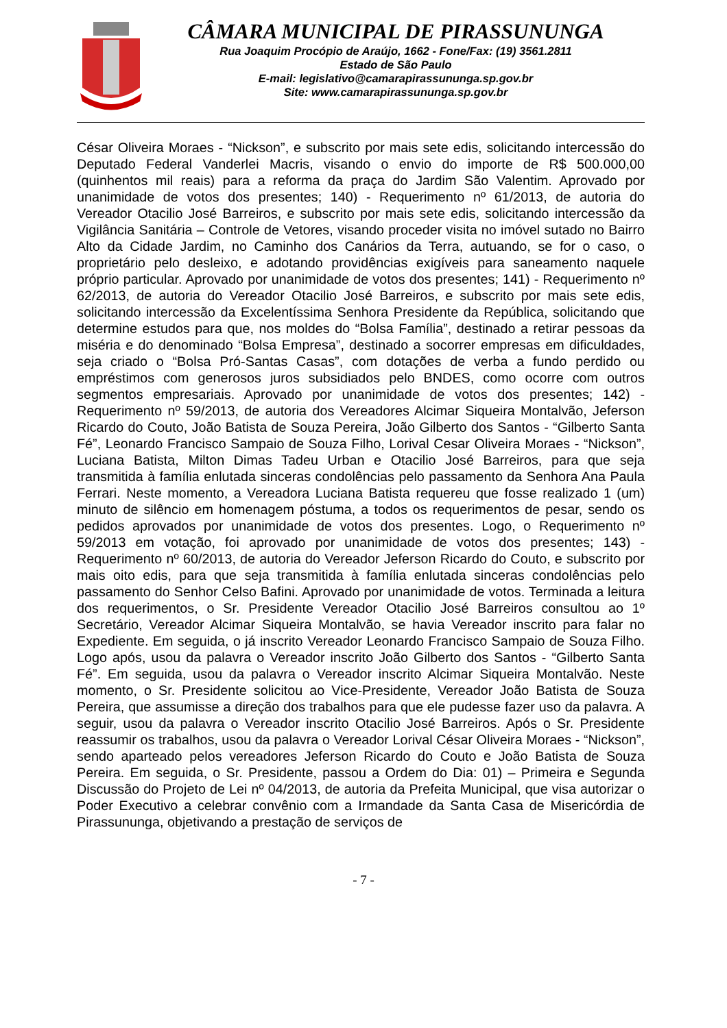CÂMARA MUNICIPAL DE PIRASSUNUNGA
Rua Joaquim Procópio de Araújo, 1662 - Fone/Fax: (19) 3561.2811
Estado de São Paulo
E-mail: legislativo@camarapirassununga.sp.gov.br
Site: www.camarapirassununga.sp.gov.br
César Oliveira Moraes - “Nickson”, e subscrito por mais sete edis, solicitando intercessão do Deputado Federal Vanderlei Macris, visando o envio do importe de R$ 500.000,00 (quinhentos mil reais) para a reforma da praça do Jardim São Valentim. Aprovado por unanimidade de votos dos presentes; 140) - Requerimento nº 61/2013, de autoria do Vereador Otacilio José Barreiros, e subscrito por mais sete edis, solicitando intercessão da Vigilância Sanitária – Controle de Vetores, visando proceder visita no imóvel sutado no Bairro Alto da Cidade Jardim, no Caminho dos Canários da Terra, autuando, se for o caso, o proprietário pelo desleixo, e adotando providências exigíveis para saneamento naquele próprio particular. Aprovado por unanimidade de votos dos presentes; 141) - Requerimento nº 62/2013, de autoria do Vereador Otacilio José Barreiros, e subscrito por mais sete edis, solicitando intercessão da Excelentíssima Senhora Presidente da República, solicitando que determine estudos para que, nos moldes do “Bolsa Família”, destinado a retirar pessoas da miséria e do denominado “Bolsa Empresa”, destinado a socorrer empresas em dificuldades, seja criado o “Bolsa Pró-Santas Casas”, com dotações de verba a fundo perdido ou empréstimos com generosos juros subsidiados pelo BNDES, como ocorre com outros segmentos empresariais. Aprovado por unanimidade de votos dos presentes; 142) - Requerimento nº 59/2013, de autoria dos Vereadores Alcimar Siqueira Montalvão, Jeferson Ricardo do Couto, João Batista de Souza Pereira, João Gilberto dos Santos - “Gilberto Santa Fé”, Leonardo Francisco Sampaio de Souza Filho, Lorival Cesar Oliveira Moraes - “Nickson”, Luciana Batista, Milton Dimas Tadeu Urban e Otacilio José Barreiros, para que seja transmitida à família enlutada sinceras condolências pelo passamento da Senhora Ana Paula Ferrari. Neste momento, a Vereadora Luciana Batista requereu que fosse realizado 1 (um) minuto de silêncio em homenagem póstuma, a todos os requerimentos de pesar, sendo os pedidos aprovados por unanimidade de votos dos presentes. Logo, o Requerimento nº 59/2013 em votação, foi aprovado por unanimidade de votos dos presentes; 143) - Requerimento nº 60/2013, de autoria do Vereador Jeferson Ricardo do Couto, e subscrito por mais oito edis, para que seja transmitida à família enlutada sinceras condolências pelo passamento do Senhor Celso Bafini. Aprovado por unanimidade de votos. Terminada a leitura dos requerimentos, o Sr. Presidente Vereador Otacilio José Barreiros consultou ao 1º Secretário, Vereador Alcimar Siqueira Montalvão, se havia Vereador inscrito para falar no Expediente. Em seguida, o já inscrito Vereador Leonardo Francisco Sampaio de Souza Filho. Logo após, usou da palavra o Vereador inscrito João Gilberto dos Santos - “Gilberto Santa Fé”. Em seguida, usou da palavra o Vereador inscrito Alcimar Siqueira Montalvão. Neste momento, o Sr. Presidente solicitou ao Vice-Presidente, Vereador João Batista de Souza Pereira, que assumisse a direção dos trabalhos para que ele pudesse fazer uso da palavra. A seguir, usou da palavra o Vereador inscrito Otacilio José Barreiros. Após o Sr. Presidente reassumir os trabalhos, usou da palavra o Vereador Lorival César Oliveira Moraes - “Nickson”, sendo aparteado pelos vereadores Jeferson Ricardo do Couto e João Batista de Souza Pereira. Em seguida, o Sr. Presidente, passou a Ordem do Dia: 01) – Primeira e Segunda Discussão do Projeto de Lei nº 04/2013, de autoria da Prefeita Municipal, que visa autorizar o Poder Executivo a celebrar convênio com a Irmandade da Santa Casa de Misericórdia de Pirassununga, objetivando a prestação de serviços de
- 7 -